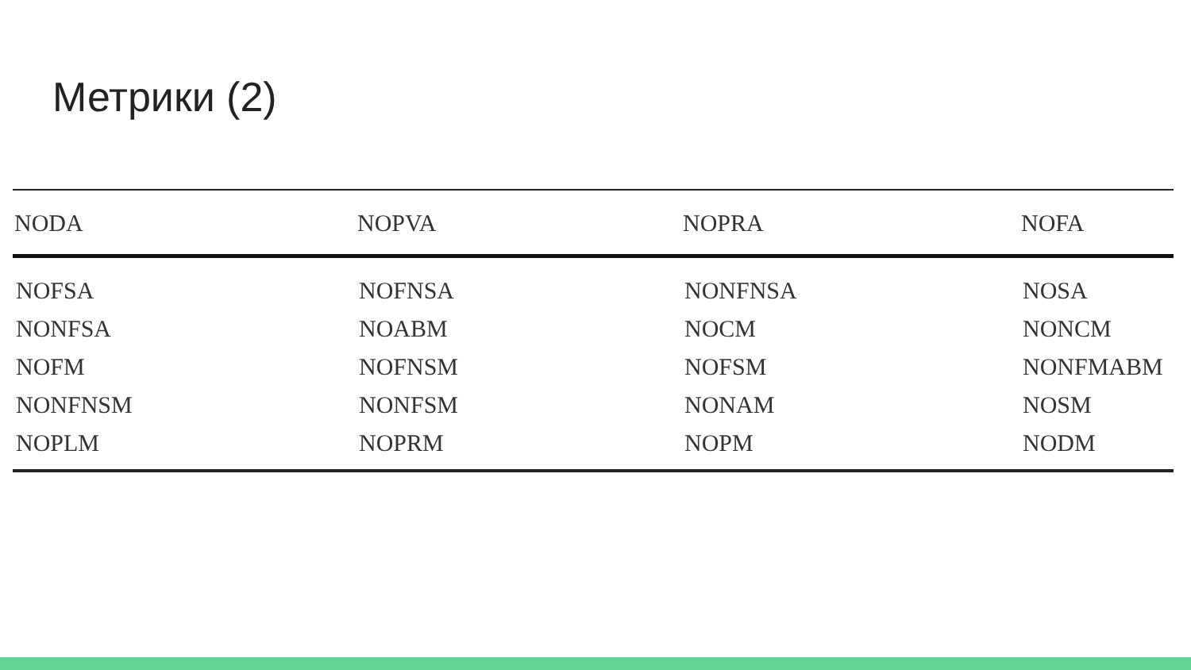Метрики (2)
| NODA | NOPVA | NOPRA | NOFA |
| --- | --- | --- | --- |
| NOFSA | NOFNSA | NONFNSA | NOSA |
| NONFSA | NOABM | NOCM | NONCM |
| NOFM | NOFNSM | NOFSM | NONFMABM |
| NONFNSM | NONFSM | NONAM | NOSM |
| NOPLM | NOPRM | NOPM | NODM |